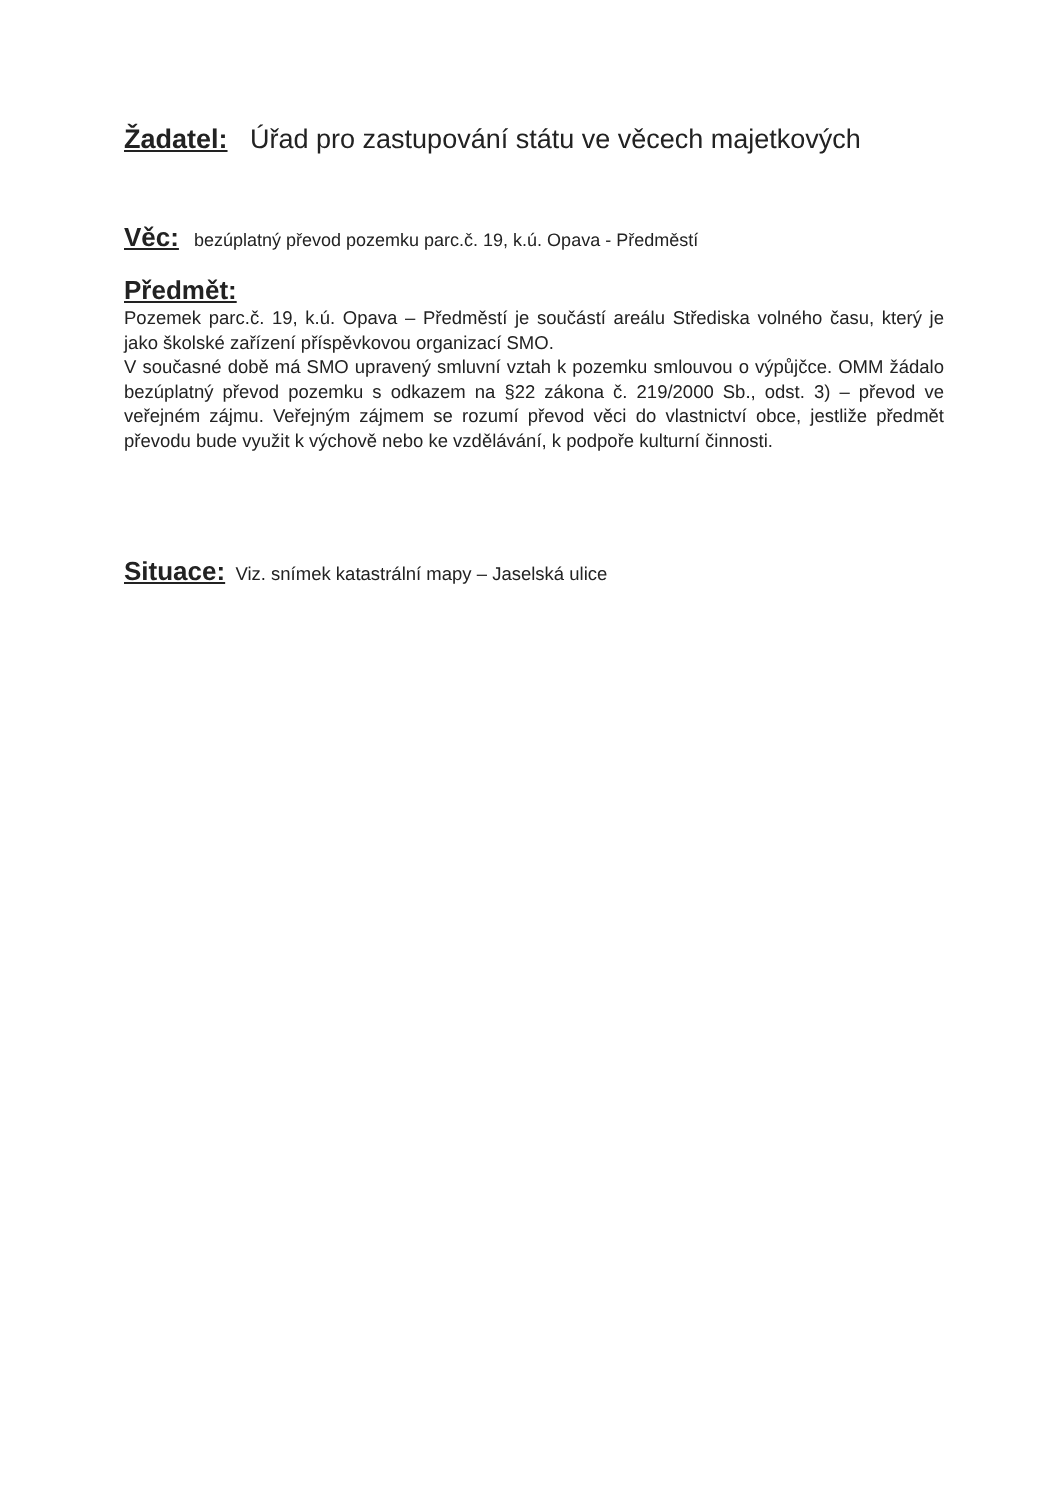Žadatel: Úřad pro zastupování státu ve věcech majetkových
Věc: bezúplatný převod pozemku parc.č. 19, k.ú. Opava - Předměstí
Předmět:
Pozemek parc.č. 19, k.ú. Opava – Předměstí je součástí areálu Střediska volného času, který je jako školské zařízení příspěvkovou organizací SMO.
V současné době má SMO upravený smluvní vztah k pozemku smlouvou o výpůjčce. OMM žádalo bezúplatný převod pozemku s odkazem na §22 zákona č. 219/2000 Sb., odst. 3) – převod ve veřejném zájmu. Veřejným zájmem se rozumí převod věci do vlastnictví obce, jestliže předmět převodu bude využit k výchově nebo ke vzdělávání, k podpoře kulturní činnosti.
Situace: Viz. snímek katastrální mapy – Jaselská ulice